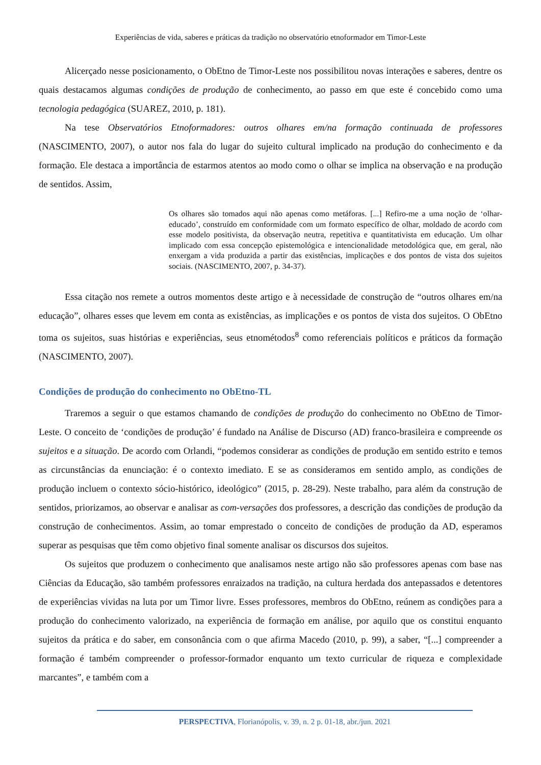Experiências de vida, saberes e práticas da tradição no observatório etnoformador em Timor-Leste
Alicerçado nesse posicionamento, o ObEtno de Timor-Leste nos possibilitou novas interações e saberes, dentre os quais destacamos algumas condições de produção de conhecimento, ao passo em que este é concebido como uma tecnologia pedagógica (SUAREZ, 2010, p. 181).
Na tese Observatórios Etnoformadores: outros olhares em/na formação continuada de professores (NASCIMENTO, 2007), o autor nos fala do lugar do sujeito cultural implicado na produção do conhecimento e da formação. Ele destaca a importância de estarmos atentos ao modo como o olhar se implica na observação e na produção de sentidos. Assim,
Os olhares são tomados aqui não apenas como metáforas. [...] Refiro-me a uma noção de ‘olhar-educado’, construído em conformidade com um formato específico de olhar, moldado de acordo com esse modelo positivista, da observação neutra, repetitiva e quantitativista em educação. Um olhar implicado com essa concepção epistemológica e intencionalidade metodológica que, em geral, não enxergam a vida produzida a partir das existências, implicações e dos pontos de vista dos sujeitos sociais. (NASCIMENTO, 2007, p. 34-37).
Essa citação nos remete a outros momentos deste artigo e à necessidade de construção de “outros olhares em/na educação”, olhares esses que levem em conta as existências, as implicações e os pontos de vista dos sujeitos. O ObEtno toma os sujeitos, suas histórias e experiências, seus etnométodos<sup>8</sup> como referenciais políticos e práticos da formação (NASCIMENTO, 2007).
Condições de produção do conhecimento no ObEtno-TL
Traremos a seguir o que estamos chamando de condições de produção do conhecimento no ObEtno de Timor-Leste. O conceito de ‘condições de produção’ é fundado na Análise de Discurso (AD) franco-brasileira e compreende os sujeitos e a situação. De acordo com Orlandi, “podemos considerar as condições de produção em sentido estrito e temos as circunstâncias da enunciação: é o contexto imediato. E se as consideramos em sentido amplo, as condições de produção incluem o contexto sócio-histórico, ideológico” (2015, p. 28-29). Neste trabalho, para além da construção de sentidos, priorizamos, ao observar e analisar as com-versações dos professores, a descrição das condições de produção da construção de conhecimentos. Assim, ao tomar emprestado o conceito de condições de produção da AD, esperamos superar as pesquisas que têm como objetivo final somente analisar os discursos dos sujeitos.
Os sujeitos que produzem o conhecimento que analisamos neste artigo não são professores apenas com base nas Ciências da Educação, são também professores enraizados na tradição, na cultura herdada dos antepassados e detentores de experiências vividas na luta por um Timor livre. Esses professores, membros do ObEtno, reúnem as condições para a produção do conhecimento valorizado, na experiência de formação em análise, por aquilo que os constitui enquanto sujeitos da prática e do saber, em consonância com o que afirma Macedo (2010, p. 99), a saber, “[...] compreender a formação é também compreender o professor-formador enquanto um texto curricular de riqueza e complexidade marcantes”, e também com a
PERSPECTIVA, Florianópolis, v. 39, n. 2 p. 01-18, abr./jun. 2021